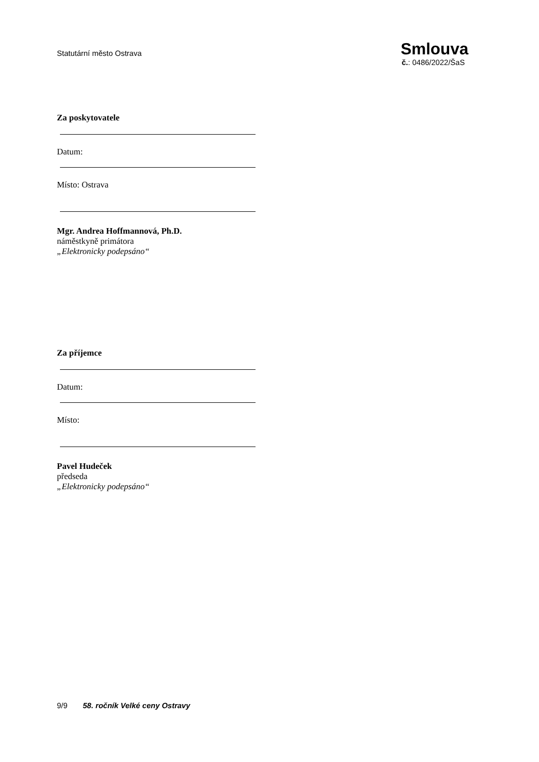Statutární město Ostrava
Smlouva
č.: 0486/2022/ŠaS
Za poskytovatele
Datum:
Místo: Ostrava
Mgr. Andrea Hoffmannová, Ph.D.
náměstkyně primátora
„Elektronicky podepsáno“
Za příjemce
Datum:
Místo:
Pavel Hudeček
předseda
„Elektronicky podepsáno“
9/9 58. ročník Velké ceny Ostravy